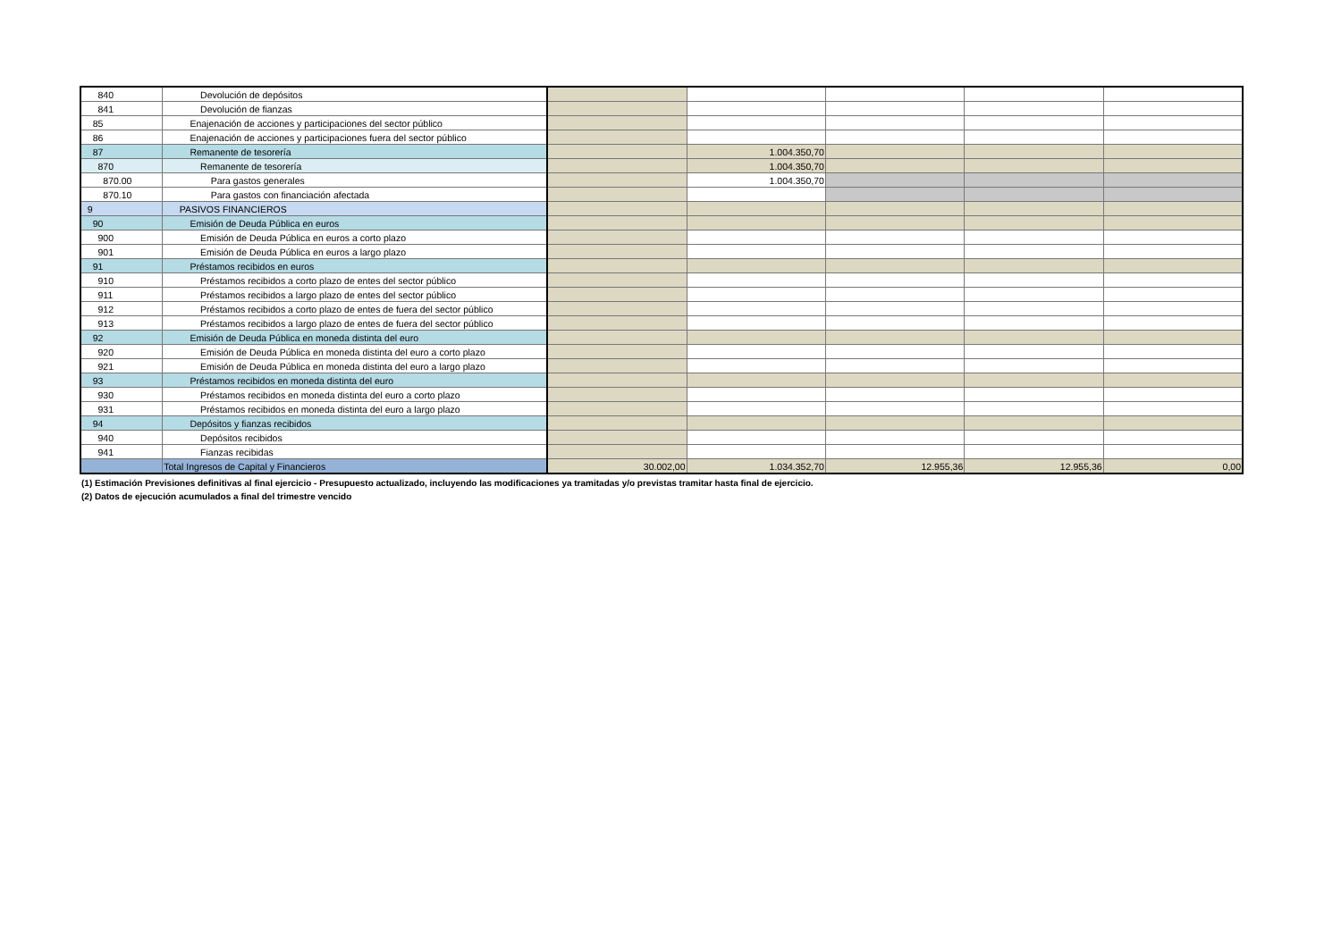| 840 | Devolución de depósitos | | | | | |
| 841 | Devolución de fianzas | | | | | |
| 85 | Enajenación de acciones y participaciones del sector público | | | | | |
| 86 | Enajenación de acciones y participaciones fuera del sector público | | | | | |
| 87 | Remanente de tesorería | | 1.004.350,70 | | | |
| 870 | Remanente de tesorería | | 1.004.350,70 | | | |
| 870.00 | Para gastos generales | | 1.004.350,70 | | | |
| 870.10 | Para gastos con financiación afectada | | | | | |
| 9 | PASIVOS FINANCIEROS | | | | | |
| 90 | Emisión de Deuda Pública en euros | | | | | |
| 900 | Emisión de Deuda Pública en euros a corto plazo | | | | | |
| 901 | Emisión de Deuda Pública en euros a largo plazo | | | | | |
| 91 | Préstamos recibidos en euros | | | | | |
| 910 | Préstamos recibidos a corto plazo de entes del sector público | | | | | |
| 911 | Préstamos recibidos a largo plazo de entes del sector público | | | | | |
| 912 | Préstamos recibidos a corto plazo de entes de fuera del sector público | | | | | |
| 913 | Préstamos recibidos a largo plazo de entes de fuera del sector público | | | | | |
| 92 | Emisión de Deuda Pública en moneda distinta del euro | | | | | |
| 920 | Emisión de Deuda Pública en moneda distinta del euro a corto plazo | | | | | |
| 921 | Emisión de Deuda Pública en moneda distinta del euro a largo plazo | | | | | |
| 93 | Préstamos recibidos en moneda distinta del euro | | | | | |
| 930 | Préstamos recibidos en moneda distinta del euro a corto plazo | | | | | |
| 931 | Préstamos recibidos en moneda distinta del euro a largo plazo | | | | | |
| 94 | Depósitos y fianzas recibidos | | | | | |
| 940 | Depósitos recibidos | | | | | |
| 941 | Fianzas recibidas | | | | | |
| | Total Ingresos de Capital y Financieros | 30.002,00 | 1.034.352,70 | 12.955,36 | 12.955,36 | 0,00 |
(1) Estimación Previsiones definitivas al final ejercicio - Presupuesto actualizado, incluyendo las modificaciones ya tramitadas y/o previstas tramitar hasta final de ejercicio.
(2) Datos de ejecución acumulados a final del trimestre vencido